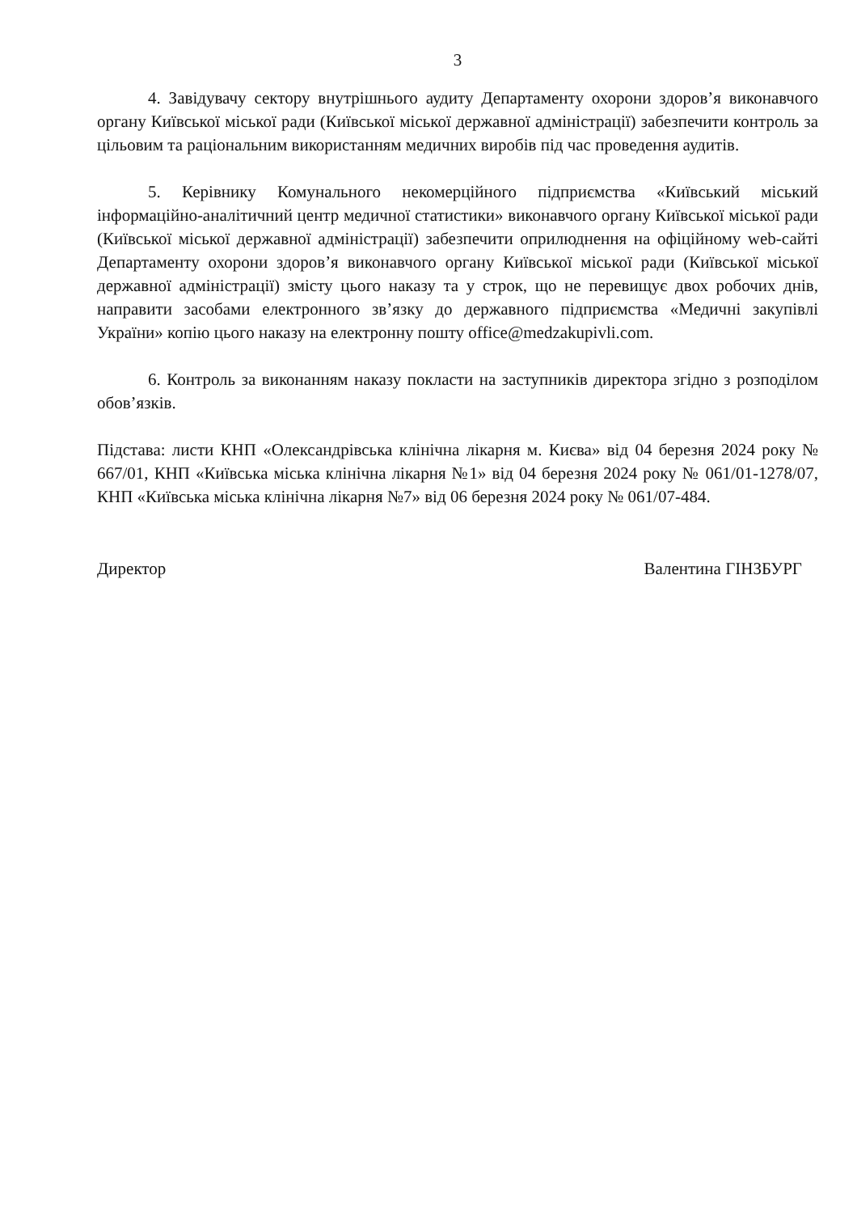3
4. Завідувачу сектору внутрішнього аудиту Департаменту охорони здоров’я виконавчого органу Київської міської ради (Київської міської державної адміністрації) забезпечити контроль за цільовим та раціональним використанням медичних виробів під час проведення аудитів.
5. Керівнику Комунального некомерційного підприємства «Київський міський інформаційно-аналітичний центр медичної статистики» виконавчого органу Київської міської ради (Київської міської державної адміністрації) забезпечити оприлюднення на офіційному web-сайті Департаменту охорони здоров’я виконавчого органу Київської міської ради (Київської міської державної адміністрації) змісту цього наказу та у строк, що не перевищує двох робочих днів, направити засобами електронного зв’язку до державного підприємства «Медичні закупівлі України» копію цього наказу на електронну пошту office@medzakupivli.com.
6. Контроль за виконанням наказу покласти на заступників директора згідно з розподілом обов’язків.
Підстава: листи КНП «Олександрівська клінічна лікарня м. Києва» від 04 березня 2024 року № 667/01, КНП «Київська міська клінічна лікарня №1» від 04 березня 2024 року № 061/01-1278/07, КНП «Київська міська клінічна лікарня №7» від 06 березня 2024 року № 061/07-484.
Директор Валентина ГІНЗБУРГ